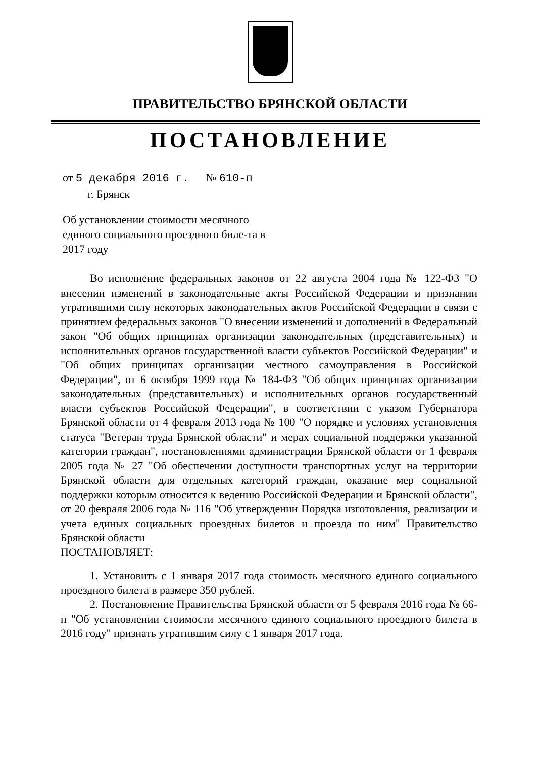ПРАВИТЕЛЬСТВО БРЯНСКОЙ ОБЛАСТИ
ПОСТАНОВЛЕНИЕ
от 5 декабря 2016 г. № 610-п
г. Брянск
Об установлении стоимости месячного единого социального проездного биле-та в 2017 году
Во исполнение федеральных законов от 22 августа 2004 года № 122-ФЗ "О внесении изменений в законодательные акты Российской Федерации и признании утратившими силу некоторых законодательных актов Российской Федерации в связи с принятием федеральных законов "О внесении изменений и дополнений в Федеральный закон "Об общих принципах организации законодательных (представительных) и исполнительных органов государственной власти субъектов Российской Федерации" и "Об общих принципах организации местного самоуправления в Российской Федерации", от 6 октября 1999 года № 184-ФЗ "Об общих принципах организации законодательных (представительных) и исполнительных органов государственный власти субъектов Российской Федерации", в соответствии с указом Губернатора Брянской области от 4 февраля 2013 года № 100 "О порядке и условиях установления статуса "Ветеран труда Брянской области" и мерах социальной поддержки указанной категории граждан", постановлениями администрации Брянской области от 1 февраля 2005 года № 27 "Об обеспечении доступности транспортных услуг на территории Брянской области для отдельных категорий граждан, оказание мер социальной поддержки которым относится к ведению Российской Федерации и Брянской области", от 20 февраля 2006 года № 116 "Об утверждении Порядка изготовления, реализации и учета единых социальных проездных билетов и проезда по ним" Правительство Брянской области
ПОСТАНОВЛЯЕТ:
1. Установить с 1 января 2017 года стоимость месячного единого социального проездного билета в размере 350 рублей.
2. Постановление Правительства Брянской области от 5 февраля 2016 года № 66-п "Об установлении стоимости месячного единого социального проездного билета в 2016 году" признать утратившим силу с 1 января 2017 года.